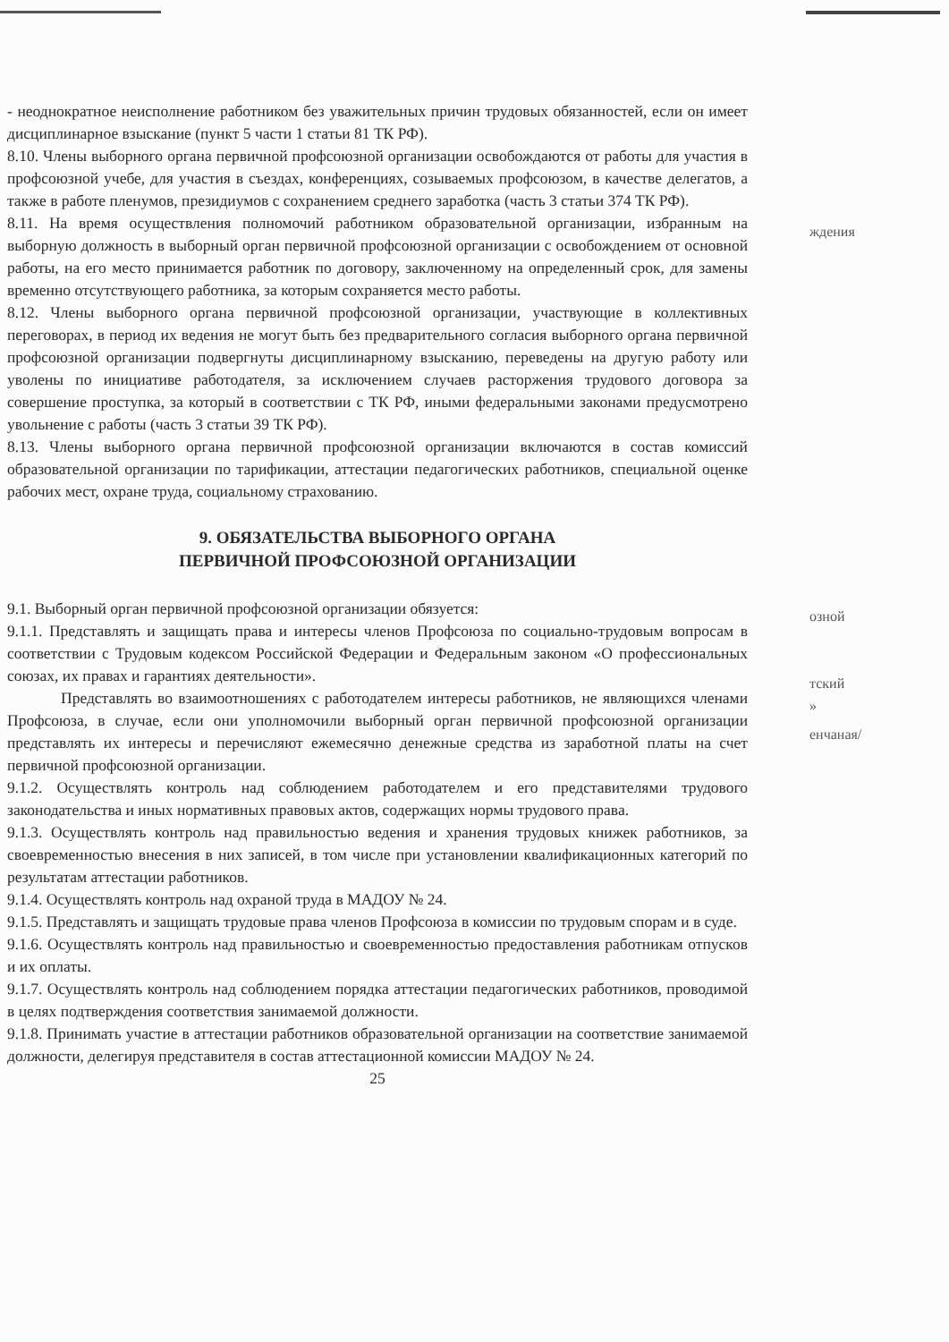- неоднократное неисполнение работником без уважительных причин трудовых обязанностей, если он имеет дисциплинарное взыскание (пункт 5 части 1 статьи 81 ТК РФ).
8.10. Члены выборного органа первичной профсоюзной организации освобождаются от работы для участия в профсоюзной учебе, для участия в съездах, конференциях, созываемых профсоюзом, в качестве делегатов, а также в работе пленумов, президиумов с сохранением среднего заработка (часть 3 статьи 374 ТК РФ).
8.11. На время осуществления полномочий работником образовательной организации, избранным на выборную должность в выборный орган первичной профсоюзной организации с освобождением от основной работы, на его место принимается работник по договору, заключенному на определенный срок, для замены временно отсутствующего работника, за которым сохраняется место работы.
8.12. Члены выборного органа первичной профсоюзной организации, участвующие в коллективных переговорах, в период их ведения не могут быть без предварительного согласия выборного органа первичной профсоюзной организации подвергнуты дисциплинарному взысканию, переведены на другую работу или уволены по инициативе работодателя, за исключением случаев расторжения трудового договора за совершение проступка, за который в соответствии с ТК РФ, иными федеральными законами предусмотрено увольнение с работы (часть 3 статьи 39 ТК РФ).
8.13. Члены выборного органа первичной профсоюзной организации включаются в состав комиссий образовательной организации по тарификации, аттестации педагогических работников, специальной оценке рабочих мест, охране труда, социальному страхованию.
9. ОБЯЗАТЕЛЬСТВА ВЫБОРНОГО ОРГАНА
ПЕРВИЧНОЙ ПРОФСОЮЗНОЙ ОРГАНИЗАЦИИ
9.1. Выборный орган первичной профсоюзной организации обязуется:
9.1.1. Представлять и защищать права и интересы членов Профсоюза по социально-трудовым вопросам в соответствии с Трудовым кодексом Российской Федерации и Федеральным законом «О профессиональных союзах, их правах и гарантиях деятельности».
Представлять во взаимоотношениях с работодателем интересы работников, не являющихся членами Профсоюза, в случае, если они уполномочили выборный орган первичной профсоюзной организации представлять их интересы и перечисляют ежемесячно денежные средства из заработной платы на счет первичной профсоюзной организации.
9.1.2. Осуществлять контроль над соблюдением работодателем и его представителями трудового законодательства и иных нормативных правовых актов, содержащих нормы трудового права.
9.1.3. Осуществлять контроль над правильностью ведения и хранения трудовых книжек работников, за своевременностью внесения в них записей, в том числе при установлении квалификационных категорий по результатам аттестации работников.
9.1.4. Осуществлять контроль над охраной труда в МАДОУ № 24.
9.1.5. Представлять и защищать трудовые права членов Профсоюза в комиссии по трудовым спорам и в суде.
9.1.6. Осуществлять контроль над правильностью и своевременностью предоставления работникам отпусков и их оплаты.
9.1.7. Осуществлять контроль над соблюдением порядка аттестации педагогических работников, проводимой в целях подтверждения соответствия занимаемой должности.
9.1.8. Принимать участие в аттестации работников образовательной организации на соответствие занимаемой должности, делегируя представителя в состав аттестационной комиссии МАДОУ № 24.
25
ждения
озной
тский
»
енчаная/